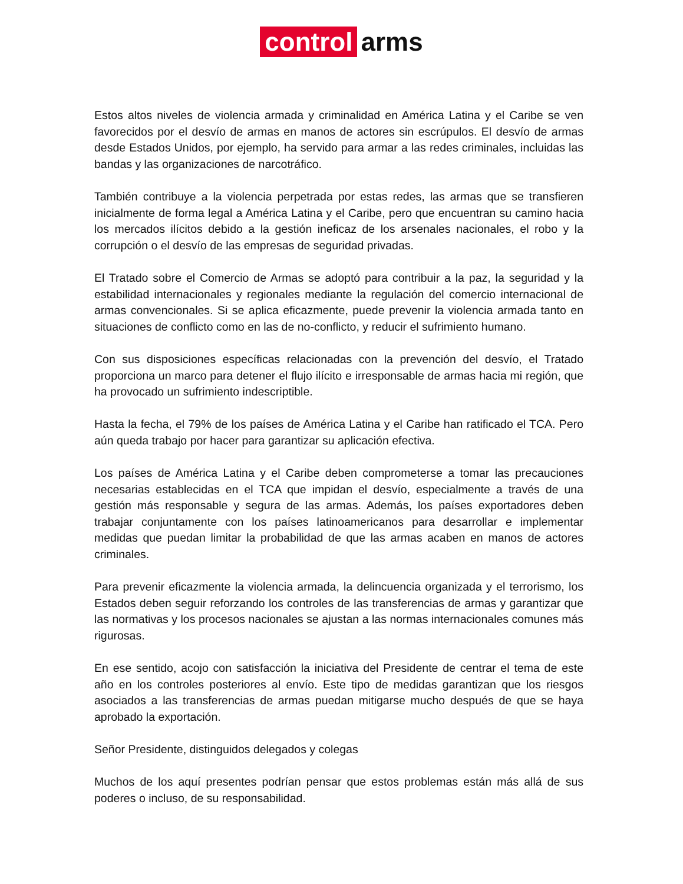control arms
Estos altos niveles de violencia armada y criminalidad en América Latina y el Caribe se ven favorecidos por el desvío de armas en manos de actores sin escrúpulos. El desvío de armas desde Estados Unidos, por ejemplo, ha servido para armar a las redes criminales, incluidas las bandas y las organizaciones de narcotráfico.
También contribuye a la violencia perpetrada por estas redes, las armas que se transfieren inicialmente de forma legal a América Latina y el Caribe, pero que encuentran su camino hacia los mercados ilícitos debido a la gestión ineficaz de los arsenales nacionales, el robo y la corrupción o el desvío de las empresas de seguridad privadas.
El Tratado sobre el Comercio de Armas se adoptó para contribuir a la paz, la seguridad y la estabilidad internacionales y regionales mediante la regulación del comercio internacional de armas convencionales. Si se aplica eficazmente, puede prevenir la violencia armada tanto en situaciones de conflicto como en las de no-conflicto, y reducir el sufrimiento humano.
Con sus disposiciones específicas relacionadas con la prevención del desvío, el Tratado proporciona un marco para detener el flujo ilícito e irresponsable de armas hacia mi región, que ha provocado un sufrimiento indescriptible.
Hasta la fecha, el 79% de los países de América Latina y el Caribe han ratificado el TCA. Pero aún queda trabajo por hacer para garantizar su aplicación efectiva.
Los países de América Latina y el Caribe deben comprometerse a tomar las precauciones necesarias establecidas en el TCA que impidan el desvío, especialmente a través de una gestión más responsable y segura de las armas. Además, los países exportadores deben trabajar conjuntamente con los países latinoamericanos para desarrollar e implementar medidas que puedan limitar la probabilidad de que las armas acaben en manos de actores criminales.
Para prevenir eficazmente la violencia armada, la delincuencia organizada y el terrorismo, los Estados deben seguir reforzando los controles de las transferencias de armas y garantizar que las normativas y los procesos nacionales se ajustan a las normas internacionales comunes más rigurosas.
En ese sentido, acojo con satisfacción la iniciativa del Presidente de centrar el tema de este año en los controles posteriores al envío. Este tipo de medidas garantizan que los riesgos asociados a las transferencias de armas puedan mitigarse mucho después de que se haya aprobado la exportación.
Señor Presidente, distinguidos delegados y colegas
Muchos de los aquí presentes podrían pensar que estos problemas están más allá de sus poderes o incluso, de su responsabilidad.